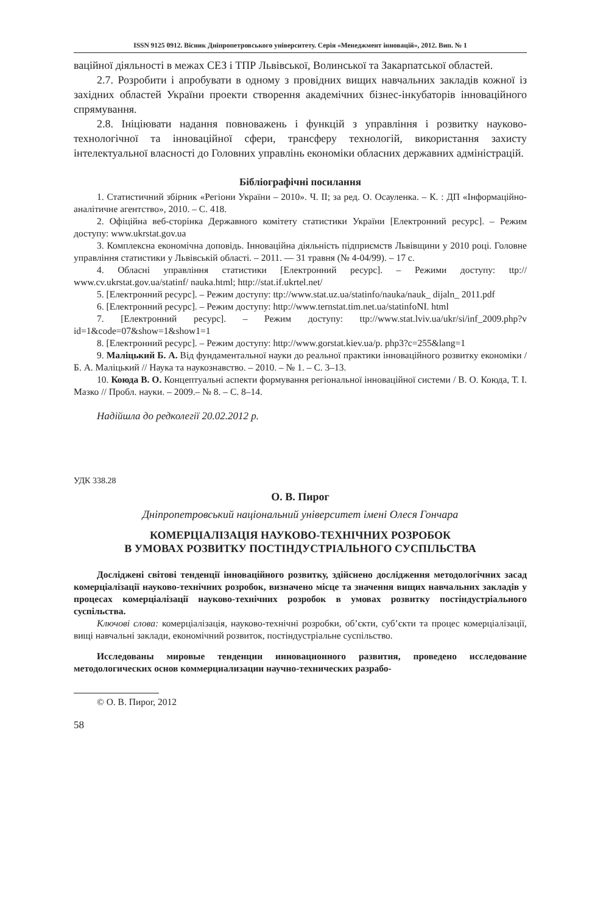ISSN 9125 0912. Вісник Дніпропетровського університету. Серія «Менеджмент інновацій», 2012. Вип. № 1
ваційної діяльності в межах СЕЗ і ТПР Львівської, Волинської та Закарпатської областей.
2.7. Розробити і апробувати в одному з провідних вищих навчальних закладів кожної із західних областей України проекти створення академічних бізнес-інкубаторів інноваційного спрямування.
2.8. Ініціювати надання повноважень і функцій з управління і розвитку науково-технологічної та інноваційної сфери, трансферу технологій, використання захисту інтелектуальної власності до Головних управлінь економіки обласних державних адміністрацій.
Бібліографічні посилання
1. Статистичний збірник «Регіони України – 2010». Ч. ІІ; за ред. О. Осауленка. – К. : ДП «Інформаційно-аналітичне агентство», 2010. – С. 418.
2. Офіційна веб-сторінка Державного комітету статистики України [Електронний ресурс]. – Режим доступу: www.ukrstat.gov.ua
3. Комплексна економічна доповідь. Інноваційна діяльність підприємств Львівщини у 2010 році. Головне управління статистики у Львівській області. – 2011. — 31 травня (№ 4-04/99). – 17 с.
4. Обласні управління статистики [Електронний ресурс]. – Режими доступу: ttp:// www.cv.ukrstat.gov.ua/statinf/ nauka.html; http://stat.if.ukrtel.net/
5. [Електронний ресурс]. – Режим доступу: ttp://www.stat.uz.ua/statinfo/nauka/nauk_ dijaln_ 2011.pdf
6. [Електронний ресурс]. – Режим доступу: http://www.ternstat.tim.net.ua/statinfoNI. html
7. [Електронний ресурс]. – Режим доступу: ttp://www.stat.lviv.ua/ukr/si/inf_2009.php?v id=1&code=07&show=1&show1=1
8. [Електронний ресурс]. – Режим доступу: http://www.gorstat.kiev.ua/p. php3?c=255&lang=1
9. Маліцький Б. А. Від фундаментальної науки до реальної практики інноваційного розвитку економіки / Б. А. Маліцький // Наука та наукознавство. – 2010. – № 1. – С. 3–13.
10. Коюда В. О. Концептуальні аспекти формування регіональної інноваційної системи / В. О. Коюда, Т. І. Мазко // Пробл. науки. – 2009.– № 8. – С. 8–14.
Надійшла до редколегії 20.02.2012 р.
УДК 338.28
О. В. Пирог
Дніпропетровський національний університет імені Олеся Гончара
КОМЕРЦІАЛІЗАЦІЯ НАУКОВО-ТЕХНІЧНИХ РОЗРОБОК
В УМОВАХ РОЗВИТКУ ПОСТІНДУСТРІАЛЬНОГО СУСПІЛЬСТВА
Досліджені світові тенденції інноваційного розвитку, здійснено дослідження методологічних засад комерціалізації науково-технічних розробок, визначено місце та значення вищих навчальних закладів у процесах комерціалізації науково-технічних розробок в умовах розвитку постіндустріального суспільства.
Ключові слова: комерціалізація, науково-технічні розробки, об’єкти, суб’єкти та процес комерціалізації, вищі навчальні заклади, економічний розвиток, постіндустріальне суспільство.
Исследованы мировые тенденции инновационного развития, проведено исследование методологических основ коммерциализации научно-технических разрабо-
© О. В. Пирог, 2012
58